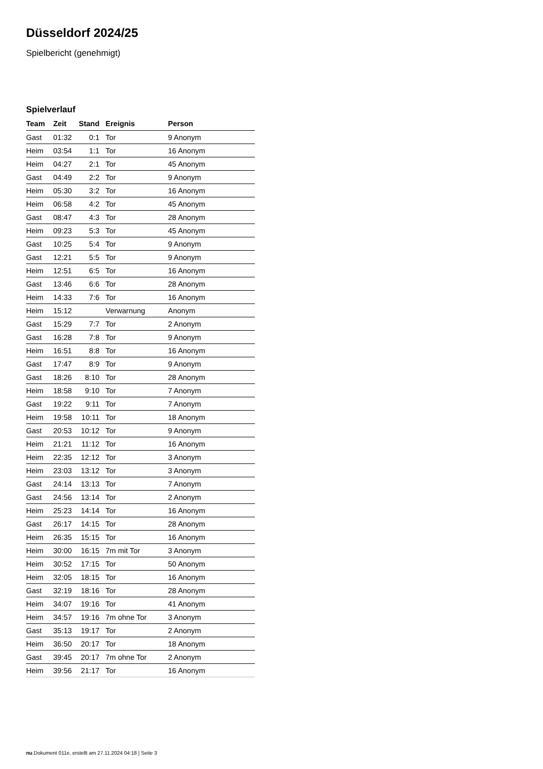Düsseldorf 2024/25
Spielbericht (genehmigt)
Spielverlauf
| Team | Zeit | Stand | Ereignis | Person |
| --- | --- | --- | --- | --- |
| Gast | 01:32 | 0:1 | Tor | 9 Anonym |
| Heim | 03:54 | 1:1 | Tor | 16 Anonym |
| Heim | 04:27 | 2:1 | Tor | 45 Anonym |
| Gast | 04:49 | 2:2 | Tor | 9 Anonym |
| Heim | 05:30 | 3:2 | Tor | 16 Anonym |
| Heim | 06:58 | 4:2 | Tor | 45 Anonym |
| Gast | 08:47 | 4:3 | Tor | 28 Anonym |
| Heim | 09:23 | 5:3 | Tor | 45 Anonym |
| Gast | 10:25 | 5:4 | Tor | 9 Anonym |
| Gast | 12:21 | 5:5 | Tor | 9 Anonym |
| Heim | 12:51 | 6:5 | Tor | 16 Anonym |
| Gast | 13:46 | 6:6 | Tor | 28 Anonym |
| Heim | 14:33 | 7:6 | Tor | 16 Anonym |
| Heim | 15:12 | | Verwarnung | Anonym |
| Gast | 15:29 | 7:7 | Tor | 2 Anonym |
| Gast | 16:28 | 7:8 | Tor | 9 Anonym |
| Heim | 16:51 | 8:8 | Tor | 16 Anonym |
| Gast | 17:47 | 8:9 | Tor | 9 Anonym |
| Gast | 18:26 | 8:10 | Tor | 28 Anonym |
| Heim | 18:58 | 9:10 | Tor | 7 Anonym |
| Gast | 19:22 | 9:11 | Tor | 7 Anonym |
| Heim | 19:58 | 10:11 | Tor | 18 Anonym |
| Gast | 20:53 | 10:12 | Tor | 9 Anonym |
| Heim | 21:21 | 11:12 | Tor | 16 Anonym |
| Heim | 22:35 | 12:12 | Tor | 3 Anonym |
| Heim | 23:03 | 13:12 | Tor | 3 Anonym |
| Gast | 24:14 | 13:13 | Tor | 7 Anonym |
| Gast | 24:56 | 13:14 | Tor | 2 Anonym |
| Heim | 25:23 | 14:14 | Tor | 16 Anonym |
| Gast | 26:17 | 14:15 | Tor | 28 Anonym |
| Heim | 26:35 | 15:15 | Tor | 16 Anonym |
| Heim | 30:00 | 16:15 | 7m mit Tor | 3 Anonym |
| Heim | 30:52 | 17:15 | Tor | 50 Anonym |
| Heim | 32:05 | 18:15 | Tor | 16 Anonym |
| Gast | 32:19 | 18:16 | Tor | 28 Anonym |
| Heim | 34:07 | 19:16 | Tor | 41 Anonym |
| Heim | 34:57 | 19:16 | 7m ohne Tor | 3 Anonym |
| Gast | 35:13 | 19:17 | Tor | 2 Anonym |
| Heim | 36:50 | 20:17 | Tor | 18 Anonym |
| Gast | 39:45 | 20:17 | 7m ohne Tor | 2 Anonym |
| Heim | 39:56 | 21:17 | Tor | 16 Anonym |
nu.Dokument 011e, erstellt am 27.11.2024 04:18 | Seite 3